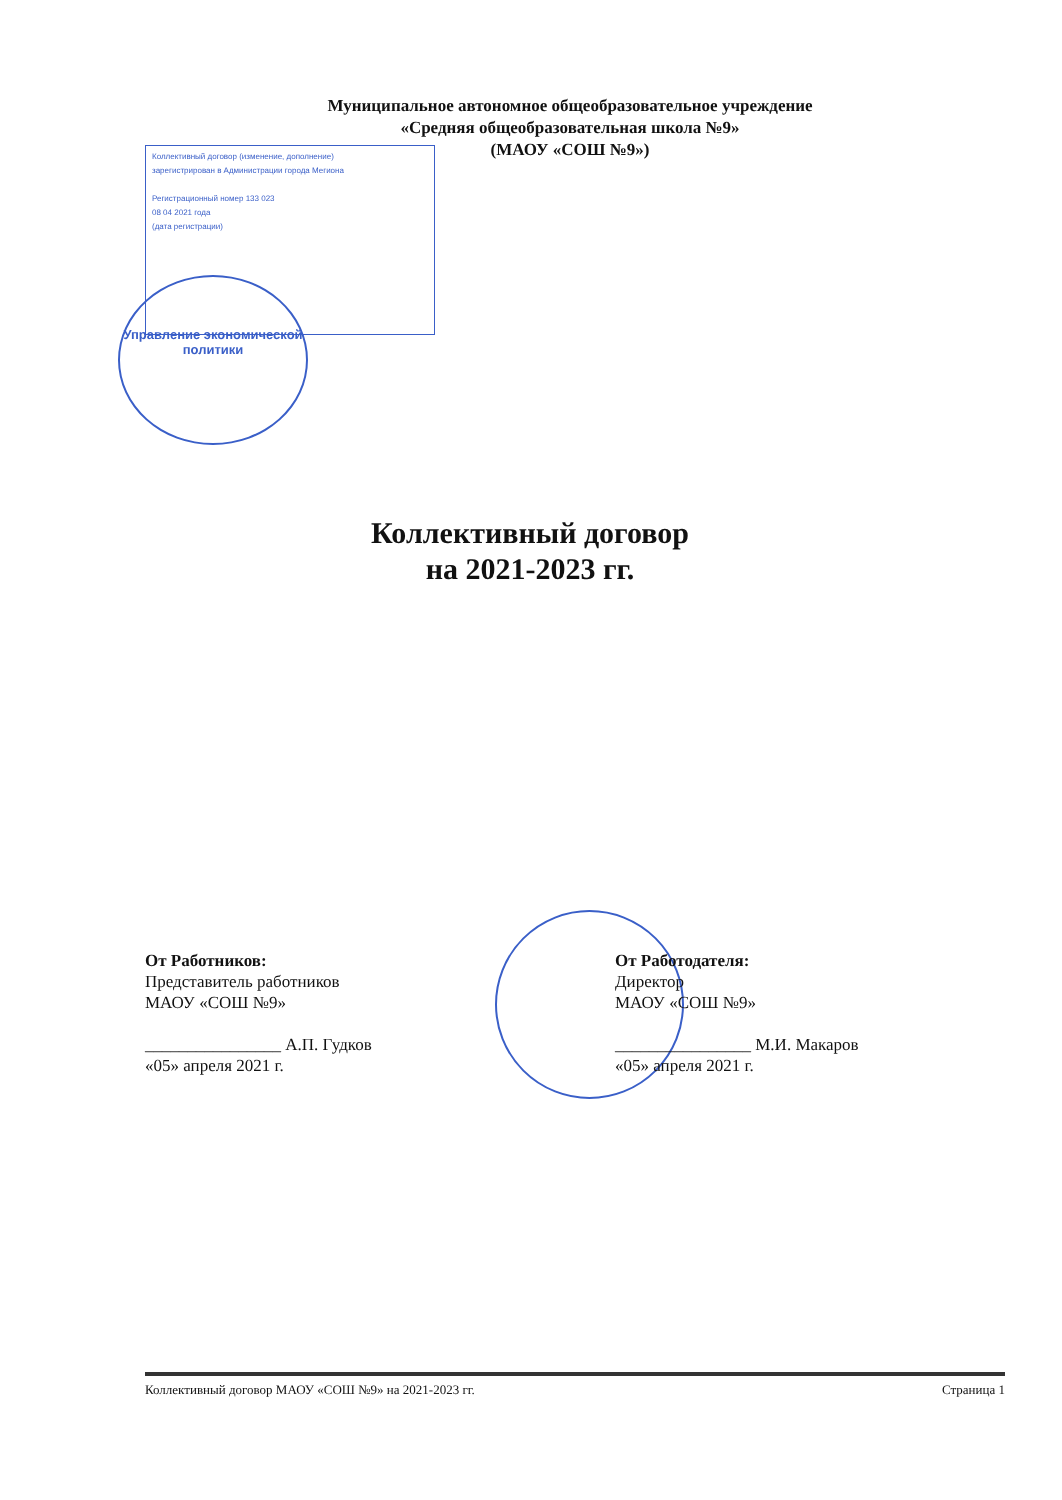Муниципальное автономное общеобразовательное учреждение
«Средняя общеобразовательная школа №9»
(МАОУ «СОШ №9»)
Коллективный договор (изменение, дополнение)
зарегистрирован в Администрации города Мегиона
Регистрационный номер 133 023
08 04 2021 года
(дата регистрации)
Управление экономической политики
Коллективный договор
на 2021-2023 гг.
От Работников:
Представитель работников
МАОУ «СОШ №9»
________________ А.П. Гудков
«05» апреля 2021 г.
От Работодателя:
Директор
МАОУ «СОШ №9»
________________ М.И. Макаров
«05» апреля 2021 г.
Коллективный договор МАОУ «СОШ №9» на 2021-2023 гг. Страница 1